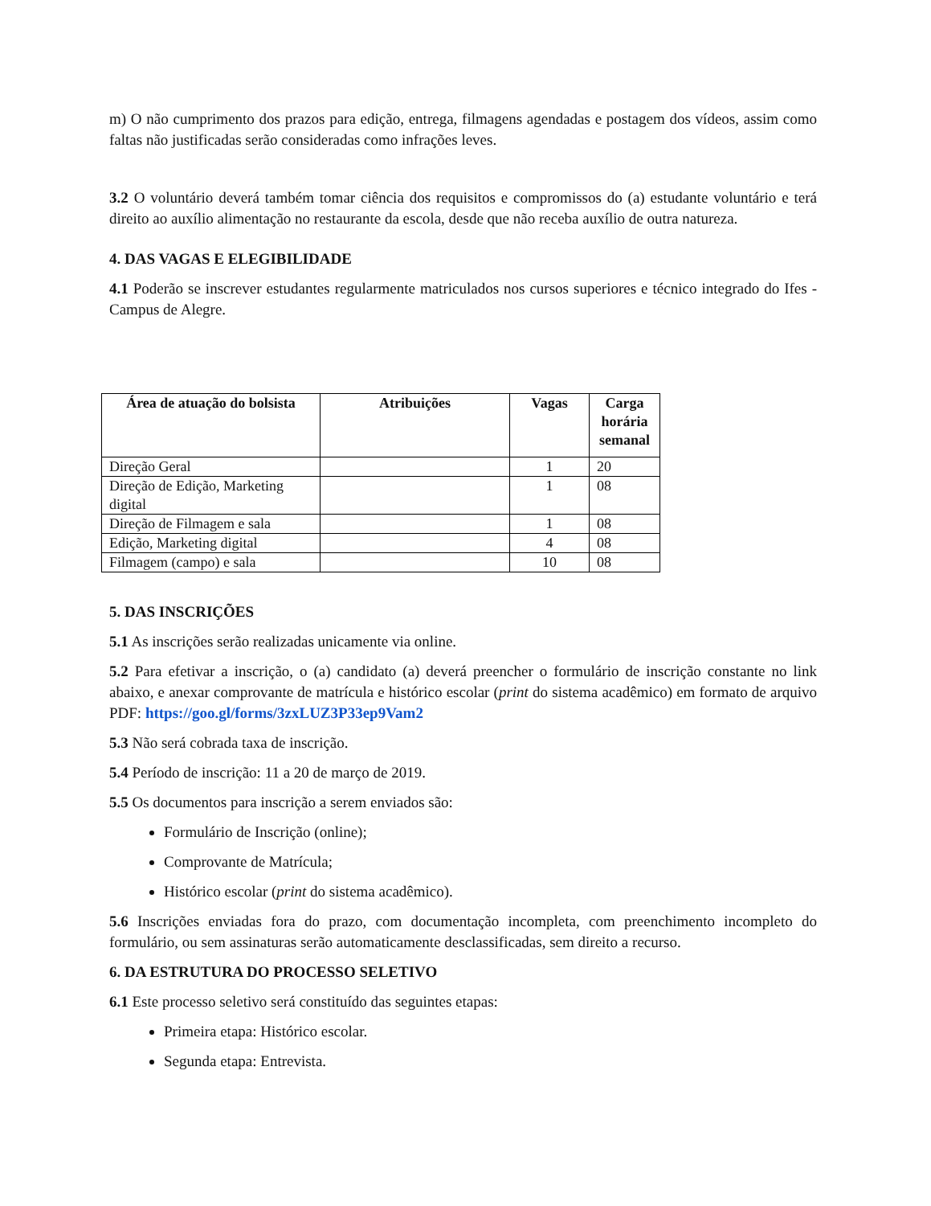m) O não cumprimento dos prazos para edição, entrega, filmagens agendadas e postagem dos vídeos, assim como faltas não justificadas serão consideradas como infrações leves.
3.2 O voluntário deverá também tomar ciência dos requisitos e compromissos do (a) estudante voluntário e terá direito ao auxílio alimentação no restaurante da escola, desde que não receba auxílio de outra natureza.
4. DAS VAGAS E ELEGIBILIDADE
4.1 Poderão se inscrever estudantes regularmente matriculados nos cursos superiores e técnico integrado do Ifes - Campus de Alegre.
| Área de atuação do bolsista | Atribuições | Vagas | Carga horária semanal |
| --- | --- | --- | --- |
| Direção Geral | | 1 | 20 |
| Direção de Edição, Marketing digital | | 1 | 08 |
| Direção de Filmagem e sala | | 1 | 08 |
| Edição, Marketing digital | | 4 | 08 |
| Filmagem (campo) e sala | | 10 | 08 |
5. DAS INSCRIÇÕES
5.1 As inscrições serão realizadas unicamente via online.
5.2 Para efetivar a inscrição, o (a) candidato (a) deverá preencher o formulário de inscrição constante no link abaixo, e anexar comprovante de matrícula e histórico escolar (print do sistema acadêmico) em formato de arquivo PDF: https://goo.gl/forms/3zxLUZ3P33ep9Vam2
5.3 Não será cobrada taxa de inscrição.
5.4 Período de inscrição: 11 a 20 de março de 2019.
5.5 Os documentos para inscrição a serem enviados são:
Formulário de Inscrição (online);
Comprovante de Matrícula;
Histórico escolar (print do sistema acadêmico).
5.6 Inscrições enviadas fora do prazo, com documentação incompleta, com preenchimento incompleto do formulário, ou sem assinaturas serão automaticamente desclassificadas, sem direito a recurso.
6. DA ESTRUTURA DO PROCESSO SELETIVO
6.1 Este processo seletivo será constituído das seguintes etapas:
Primeira etapa: Histórico escolar.
Segunda etapa: Entrevista.